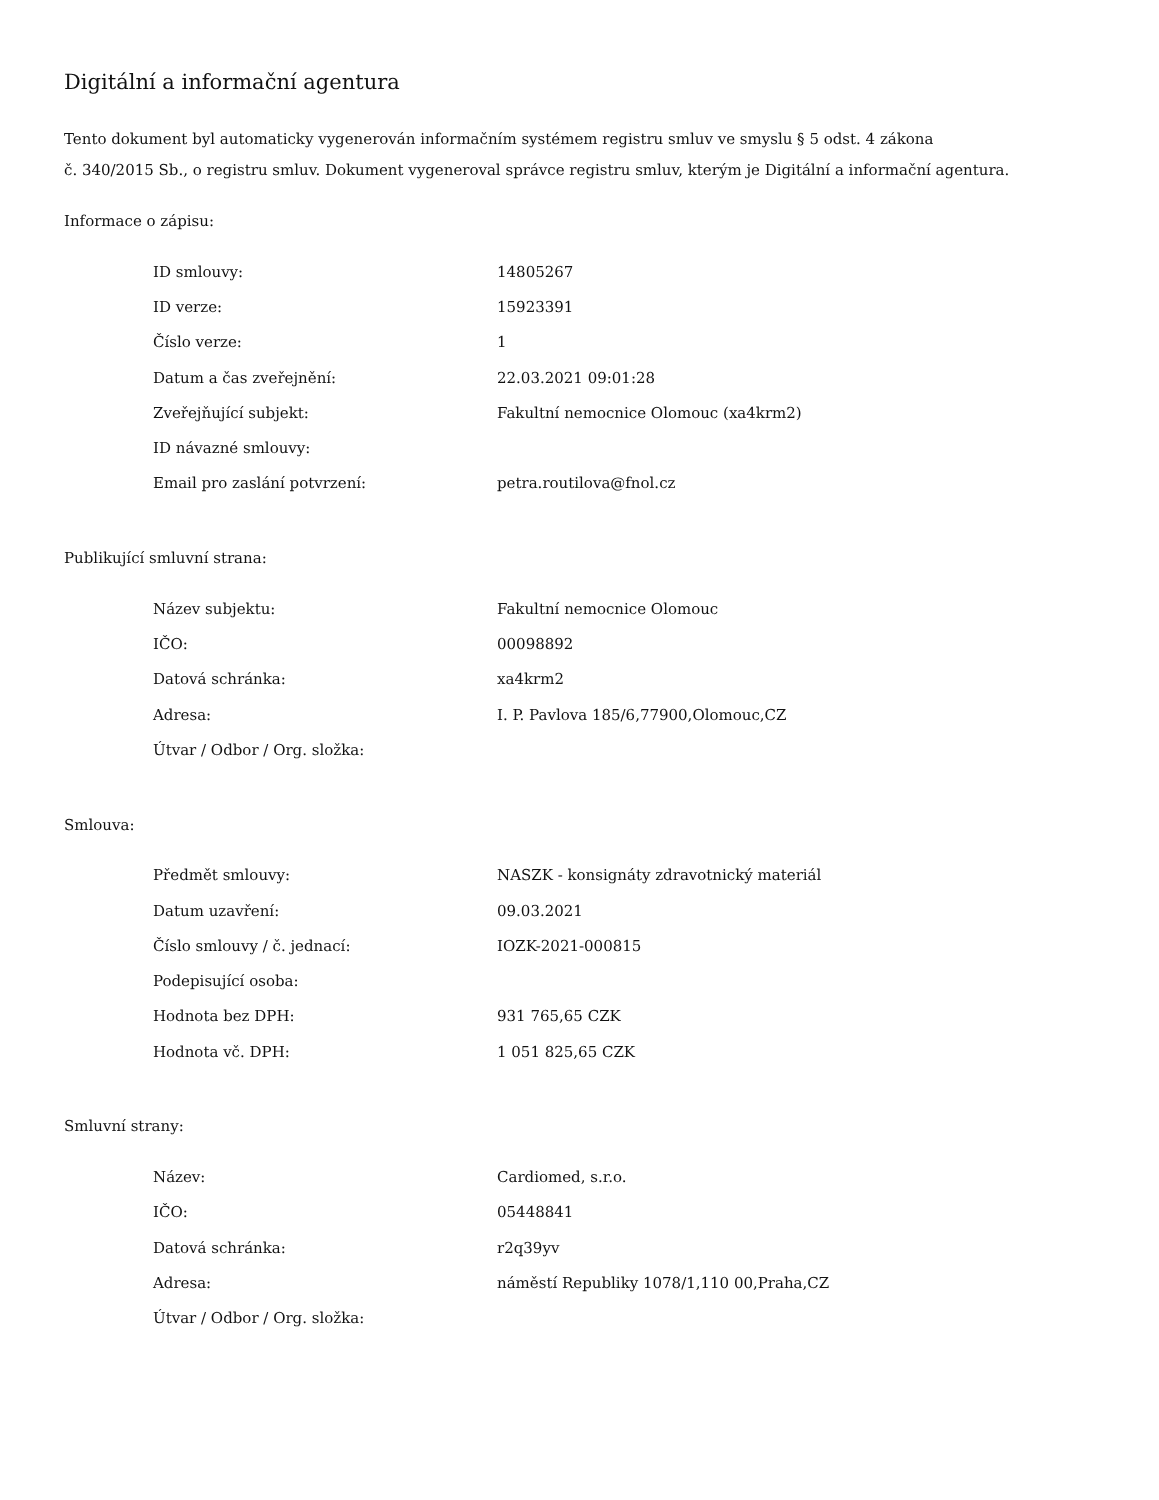Digitální a informační agentura
Tento dokument byl automaticky vygenerován informačním systémem registru smluv ve smyslu § 5 odst. 4 zákona
č. 340/2015 Sb., o registru smluv. Dokument vygeneroval správce registru smluv, kterým je Digitální a informační agentura.
Informace o zápisu:
| ID smlouvy: | 14805267 |
| ID verze: | 15923391 |
| Číslo verze: | 1 |
| Datum a čas zveřejnění: | 22.03.2021 09:01:28 |
| Zveřejňující subjekt: | Fakultní nemocnice Olomouc (xa4krm2) |
| ID návazné smlouvy: | |
| Email pro zaslání potvrzení: | petra.routilova@fnol.cz |
Publikující smluvní strana:
| Název subjektu: | Fakultní nemocnice Olomouc |
| IČO: | 00098892 |
| Datová schránka: | xa4krm2 |
| Adresa: | I. P. Pavlova 185/6,77900,Olomouc,CZ |
| Útvar / Odbor / Org. složka: | |
Smlouva:
| Předmět smlouvy: | NASZK - konsignáty zdravotnický materiál |
| Datum uzavření: | 09.03.2021 |
| Číslo smlouvy / č. jednací: | IOZK-2021-000815 |
| Podepisující osoba: | |
| Hodnota bez DPH: | 931 765,65 CZK |
| Hodnota vč. DPH: | 1 051 825,65 CZK |
Smluvní strany:
| Název: | Cardiomed, s.r.o. |
| IČO: | 05448841 |
| Datová schránka: | r2q39yv |
| Adresa: | náměstí Republiky 1078/1,110 00,Praha,CZ |
| Útvar / Odbor / Org. složka: | |